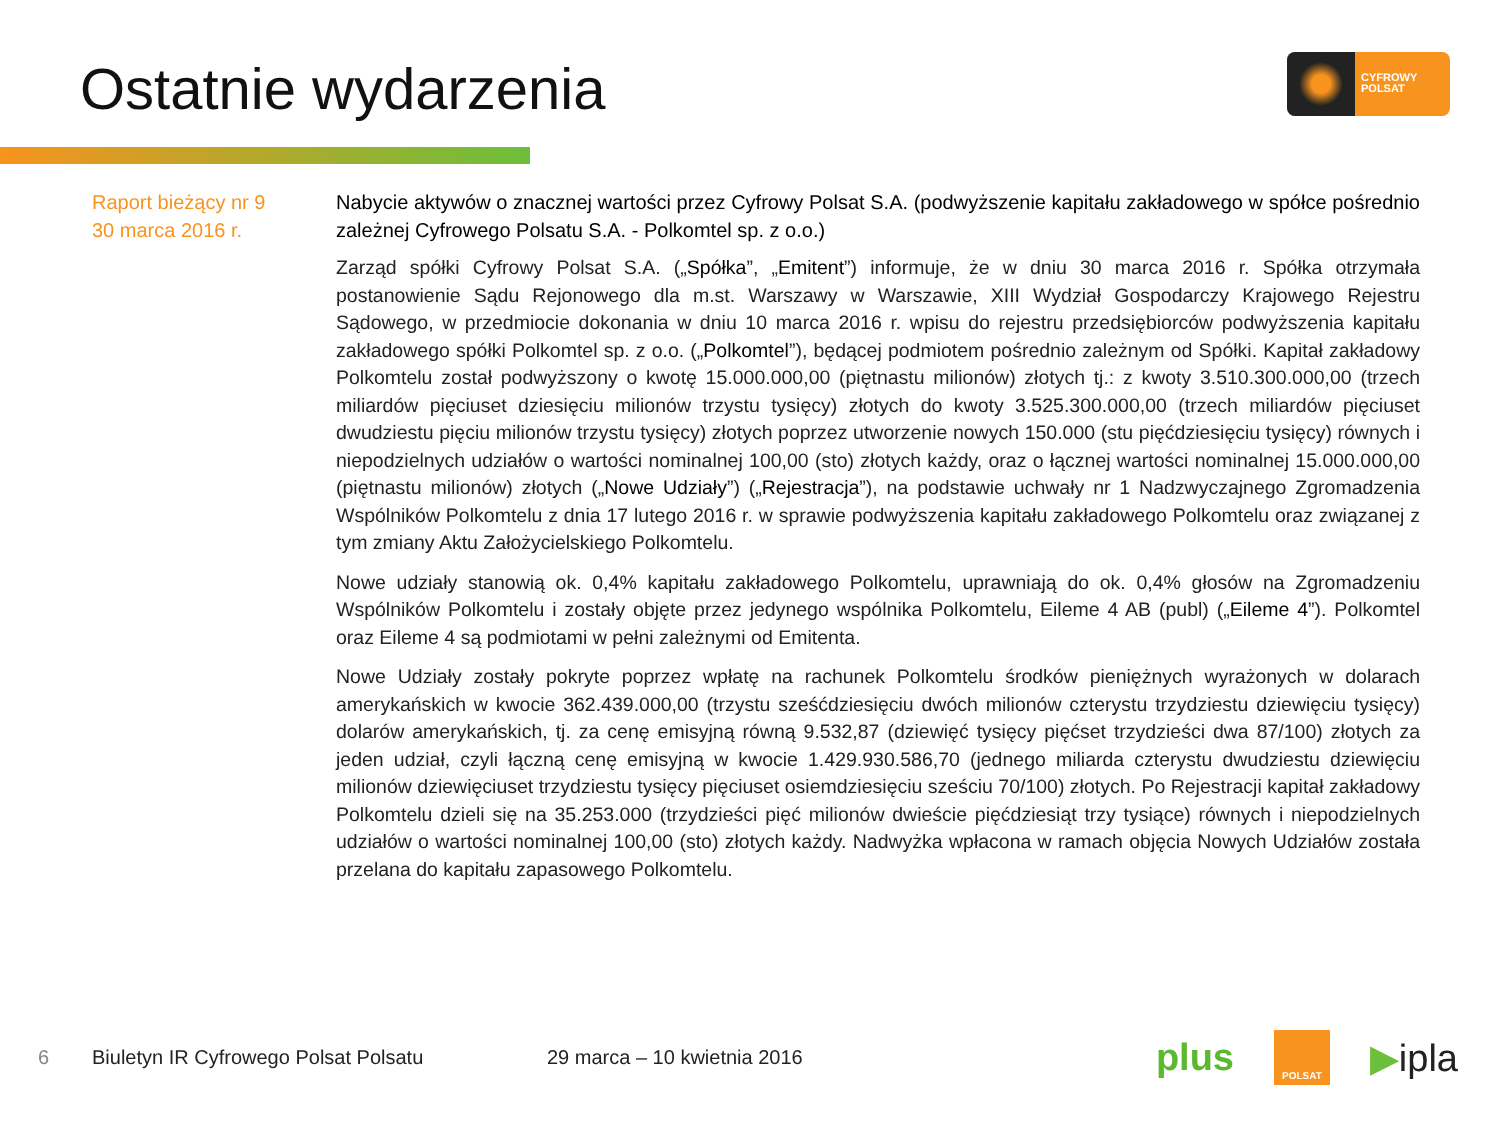Ostatnie wydarzenia
CYFROWY
POLSAT
Raport bieżący nr 9
30 marca 2016 r.
Nabycie aktywów o znacznej wartości przez Cyfrowy Polsat S.A. (podwyższenie kapitału zakładowego w spółce pośrednio zależnej Cyfrowego Polsatu S.A. - Polkomtel sp. z o.o.)
Zarząd spółki Cyfrowy Polsat S.A. („Spółka”, „Emitent”) informuje, że w dniu 30 marca 2016 r. Spółka otrzymała postanowienie Sądu Rejonowego dla m.st. Warszawy w Warszawie, XIII Wydział Gospodarczy Krajowego Rejestru Sądowego, w przedmiocie dokonania w dniu 10 marca 2016 r. wpisu do rejestru przedsiębiorców podwyższenia kapitału zakładowego spółki Polkomtel sp. z o.o. („Polkomtel”), będącej podmiotem pośrednio zależnym od Spółki. Kapitał zakładowy Polkomtelu został podwyższony o kwotę 15.000.000,00 (piętnastu milionów) złotych tj.: z kwoty 3.510.300.000,00 (trzech miliardów pięciuset dziesięciu milionów trzystu tysięcy) złotych do kwoty 3.525.300.000,00 (trzech miliardów pięciuset dwudziestu pięciu milionów trzystu tysięcy) złotych poprzez utworzenie nowych 150.000 (stu pięćdziesięciu tysięcy) równych i niepodzielnych udziałów o wartości nominalnej 100,00 (sto) złotych każdy, oraz o łącznej wartości nominalnej 15.000.000,00 (piętnastu milionów) złotych („Nowe Udziały”) („Rejestracja”), na podstawie uchwały nr 1 Nadzwyczajnego Zgromadzenia Wspólników Polkomtelu z dnia 17 lutego 2016 r. w sprawie podwyższenia kapitału zakładowego Polkomtelu oraz związanej z tym zmiany Aktu Założycielskiego Polkomtelu.
Nowe udziały stanowią ok. 0,4% kapitału zakładowego Polkomtelu, uprawniają do ok. 0,4% głosów na Zgromadzeniu Wspólników Polkomtelu i zostały objęte przez jedynego wspólnika Polkomtelu, Eileme 4 AB (publ) („Eileme 4”). Polkomtel oraz Eileme 4 są podmiotami w pełni zależnymi od Emitenta.
Nowe Udziały zostały pokryte poprzez wpłatę na rachunek Polkomtelu środków pieniężnych wyrażonych w dolarach amerykańskich w kwocie 362.439.000,00 (trzystu sześćdziesięciu dwóch milionów czterystu trzydziestu dziewięciu tysięcy) dolarów amerykańskich, tj. za cenę emisyjną równą 9.532,87 (dziewięć tysięcy pięćset trzydzieści dwa 87/100) złotych za jeden udział, czyli łączną cenę emisyjną w kwocie 1.429.930.586,70 (jednego miliarda czterystu dwudziestu dziewięciu milionów dziewięciuset trzydziestu tysięcy pięciuset osiemdziesięciu sześciu 70/100) złotych. Po Rejestracji kapitał zakładowy Polkomtelu dzieli się na 35.253.000 (trzydzieści pięć milionów dwieście pięćdziesiąt trzy tysiące) równych i niepodzielnych udziałów o wartości nominalnej 100,00 (sto) złotych każdy. Nadwyżka wpłacona w ramach objęcia Nowych Udziałów została przelana do kapitału zapasowego Polkomtelu.
6 Biuletyn IR Cyfrowego Polsat Polsatu 29 marca – 10 kwietnia 2016
plus POLSAT ▶ipla